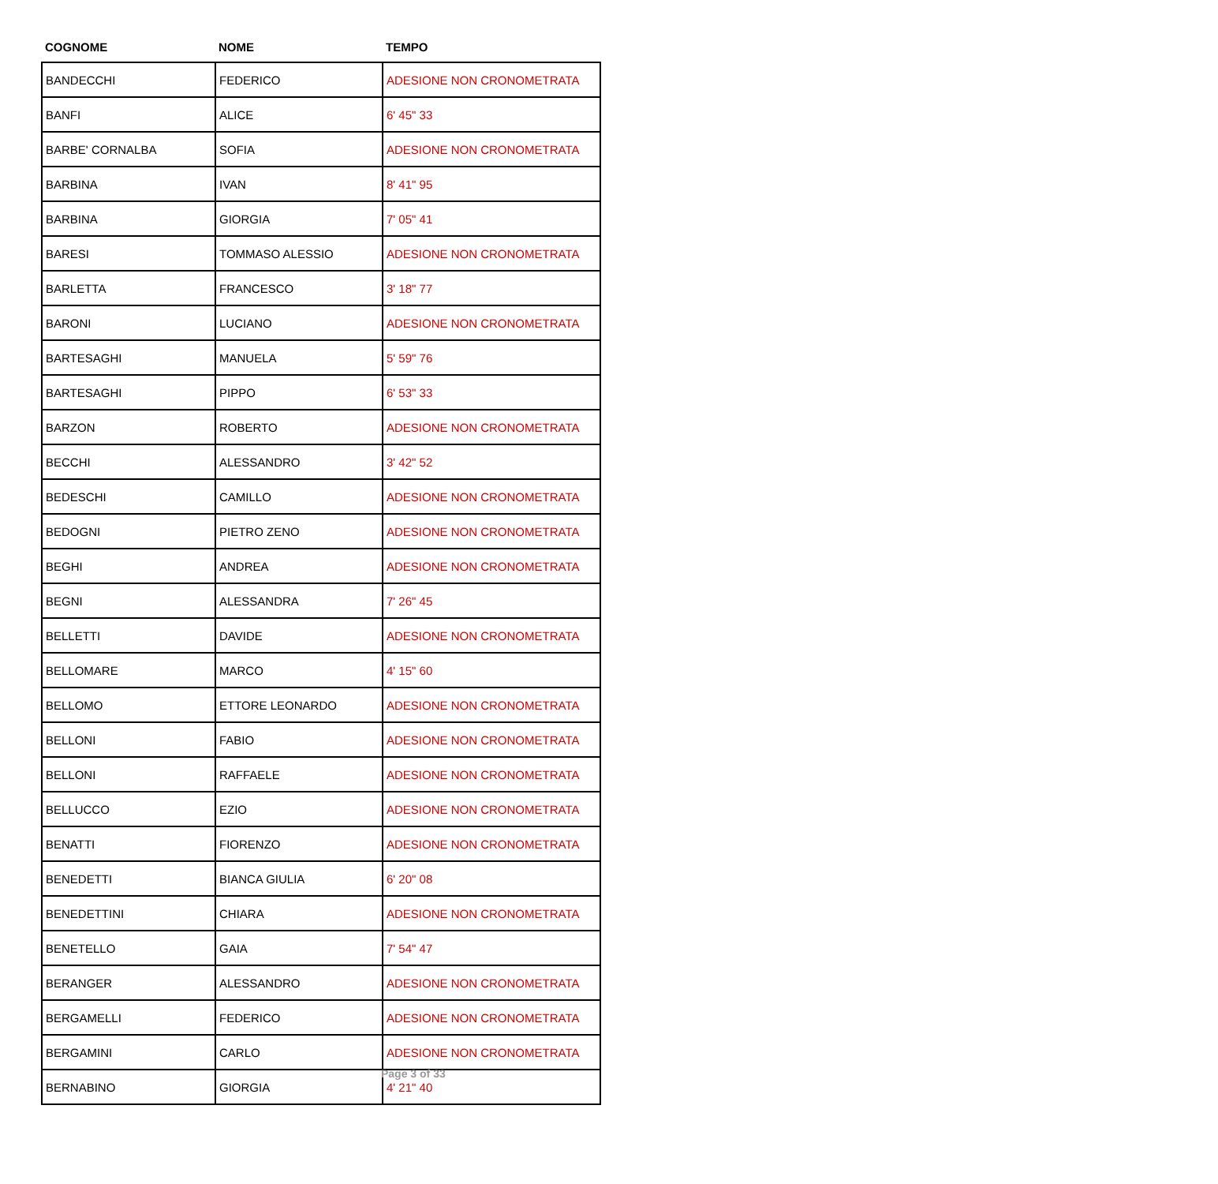| COGNOME | NOME | TEMPO |
| --- | --- | --- |
| BANDECCHI | FEDERICO | ADESIONE NON CRONOMETRATA |
| BANFI | ALICE | 6' 45" 33 |
| BARBE' CORNALBA | SOFIA | ADESIONE NON CRONOMETRATA |
| BARBINA | IVAN | 8' 41" 95 |
| BARBINA | GIORGIA | 7' 05" 41 |
| BARESI | TOMMASO ALESSIO | ADESIONE NON CRONOMETRATA |
| BARLETTA | FRANCESCO | 3' 18" 77 |
| BARONI | LUCIANO | ADESIONE NON CRONOMETRATA |
| BARTESAGHI | MANUELA | 5' 59" 76 |
| BARTESAGHI | PIPPO | 6' 53" 33 |
| BARZON | ROBERTO | ADESIONE NON CRONOMETRATA |
| BECCHI | ALESSANDRO | 3' 42" 52 |
| BEDESCHI | CAMILLO | ADESIONE NON CRONOMETRATA |
| BEDOGNI | PIETRO ZENO | ADESIONE NON CRONOMETRATA |
| BEGHI | ANDREA | ADESIONE NON CRONOMETRATA |
| BEGNI | ALESSANDRA | 7' 26" 45 |
| BELLETTI | DAVIDE | ADESIONE NON CRONOMETRATA |
| BELLOMARE | MARCO | 4' 15" 60 |
| BELLOMO | ETTORE LEONARDO | ADESIONE NON CRONOMETRATA |
| BELLONI | FABIO | ADESIONE NON CRONOMETRATA |
| BELLONI | RAFFAELE | ADESIONE NON CRONOMETRATA |
| BELLUCCO | EZIO | ADESIONE NON CRONOMETRATA |
| BENATTI | FIORENZO | ADESIONE NON CRONOMETRATA |
| BENEDETTI | BIANCA GIULIA | 6' 20" 08 |
| BENEDETTINI | CHIARA | ADESIONE NON CRONOMETRATA |
| BENETELLO | GAIA | 7' 54" 47 |
| BERANGER | ALESSANDRO | ADESIONE NON CRONOMETRATA |
| BERGAMELLI | FEDERICO | ADESIONE NON CRONOMETRATA |
| BERGAMINI | CARLO | ADESIONE NON CRONOMETRATA |
| BERNABINO | GIORGIA | 4' 21" 40 |
Page 3 of 33